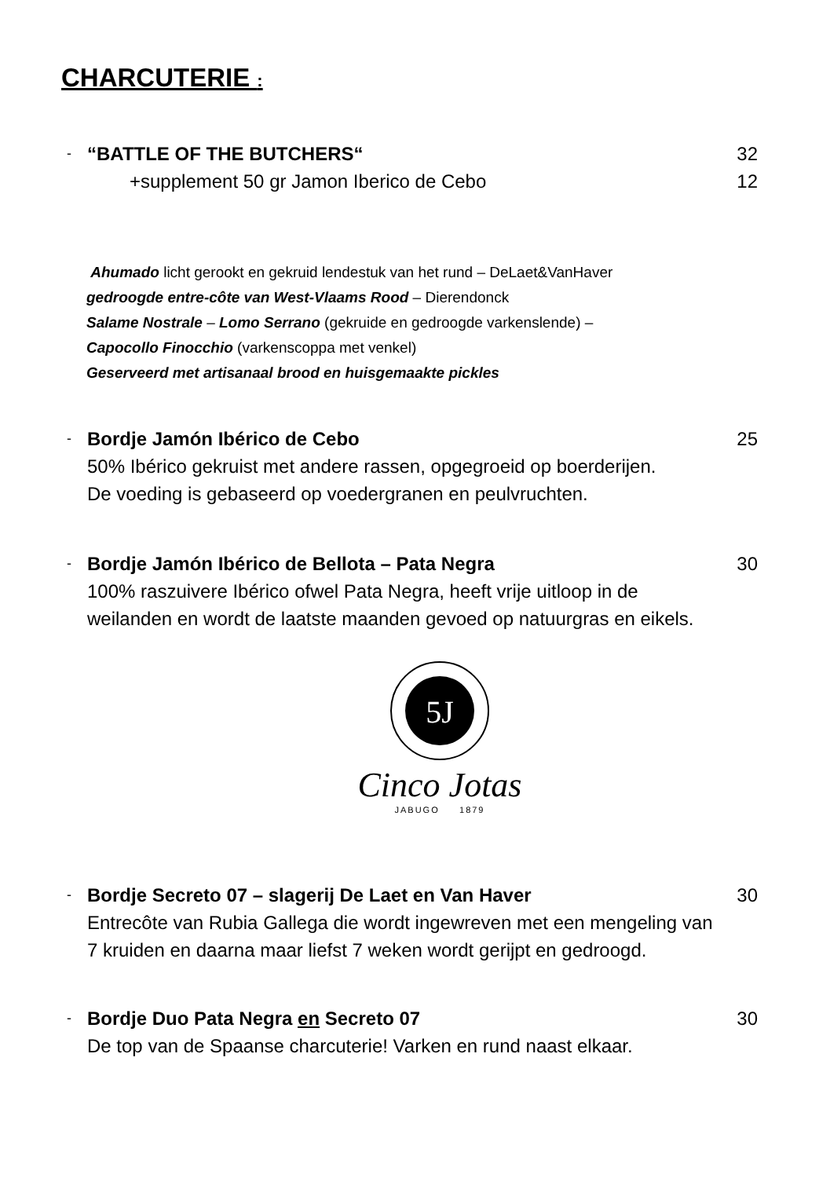CHARCUTERIE :
- “BATTLE OF THE BUTCHERS“32
+supplement 50 gr Jamon Iberico de Cebo 12
Ahumado licht gerookt en gekruid lendestuk van het rund – DeLaet&VanHaver
gedroogde entre-côte van West-Vlaams Rood – Dierendonck
Salame Nostrale – Lomo Serrano (gekruide en gedroogde varkenslende) –
Capocollo Finocchio (varkenscoppa met venkel)
Geserveerd met artisanaal brood en huisgemaakte pickles
- Bordje Jamón Ibérico de Cebo 25
50% Ibérico gekruist met andere rassen, opgegroeid op boerderijen.
De voeding is gebaseerd op voedergranen en peulvruchten.
- Bordje Jamón Ibérico de Bellota – Pata Negra 30
100% raszuivere Ibérico ofwel Pata Negra, heeft vrije uitloop in de
weilanden en wordt de laatste maanden gevoed op natuurgras en eikels.
5J
Cinco Jotas
JABUGO 1879
- Bordje Secreto 07 – slagerij De Laet en Van Haver 30
Entrecôte van Rubia Gallega die wordt ingewreven met een mengeling van
7 kruiden en daarna maar liefst 7 weken wordt gerijpt en gedroogd.
- Bordje Duo Pata Negra en Secreto 07 30
De top van de Spaanse charcuterie! Varken en rund naast elkaar.